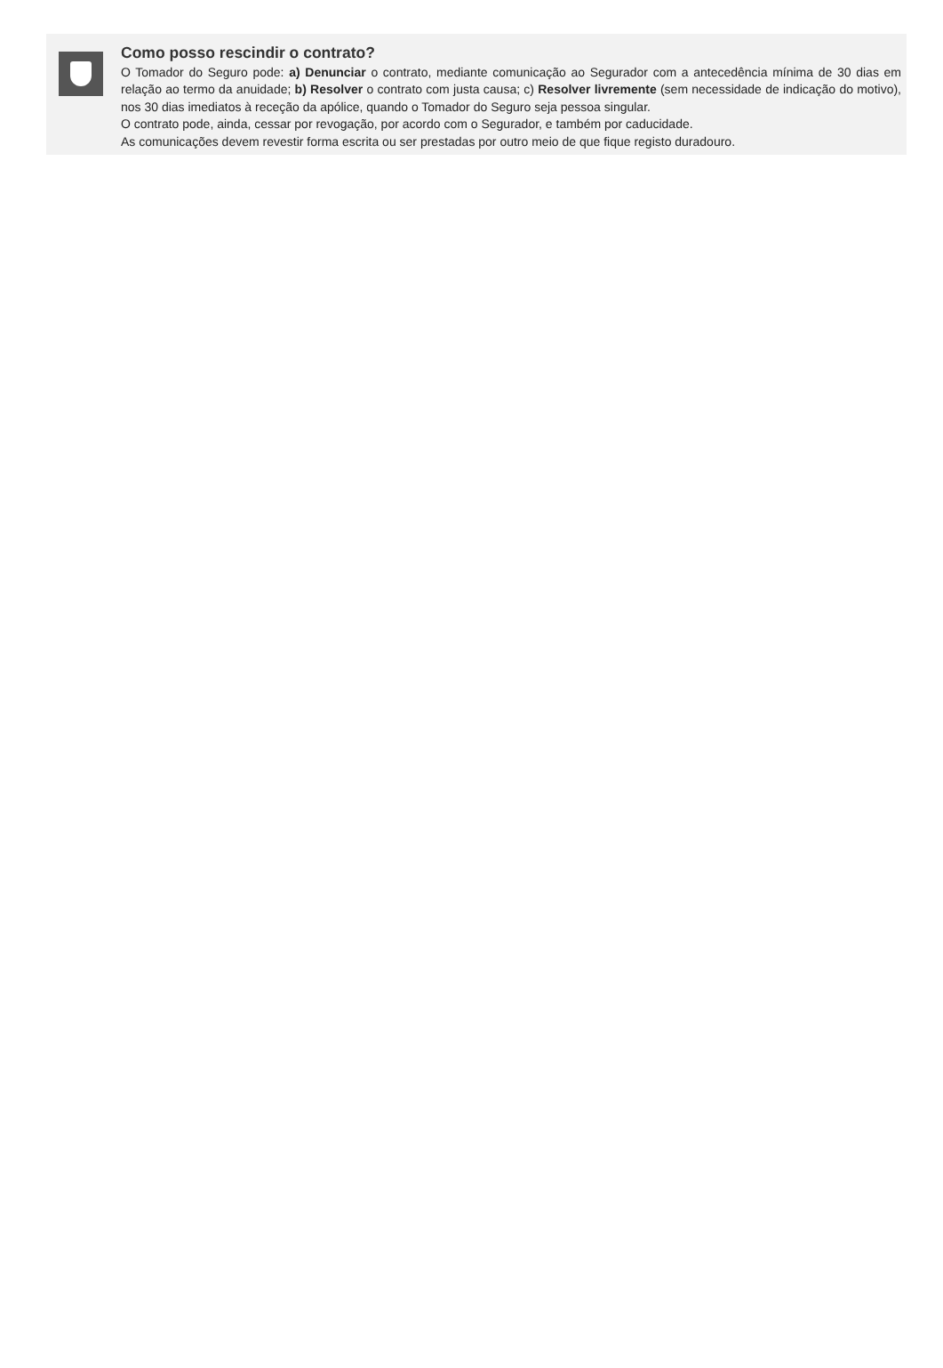Como posso rescindir o contrato?
O Tomador do Seguro pode: a) Denunciar o contrato, mediante comunicação ao Segurador com a antecedência mínima de 30 dias em relação ao termo da anuidade; b) Resolver o contrato com justa causa; c) Resolver livremente (sem necessidade de indicação do motivo), nos 30 dias imediatos à receção da apólice, quando o Tomador do Seguro seja pessoa singular.
O contrato pode, ainda, cessar por revogação, por acordo com o Segurador, e também por caducidade.
As comunicações devem revestir forma escrita ou ser prestadas por outro meio de que fique registo duradouro.